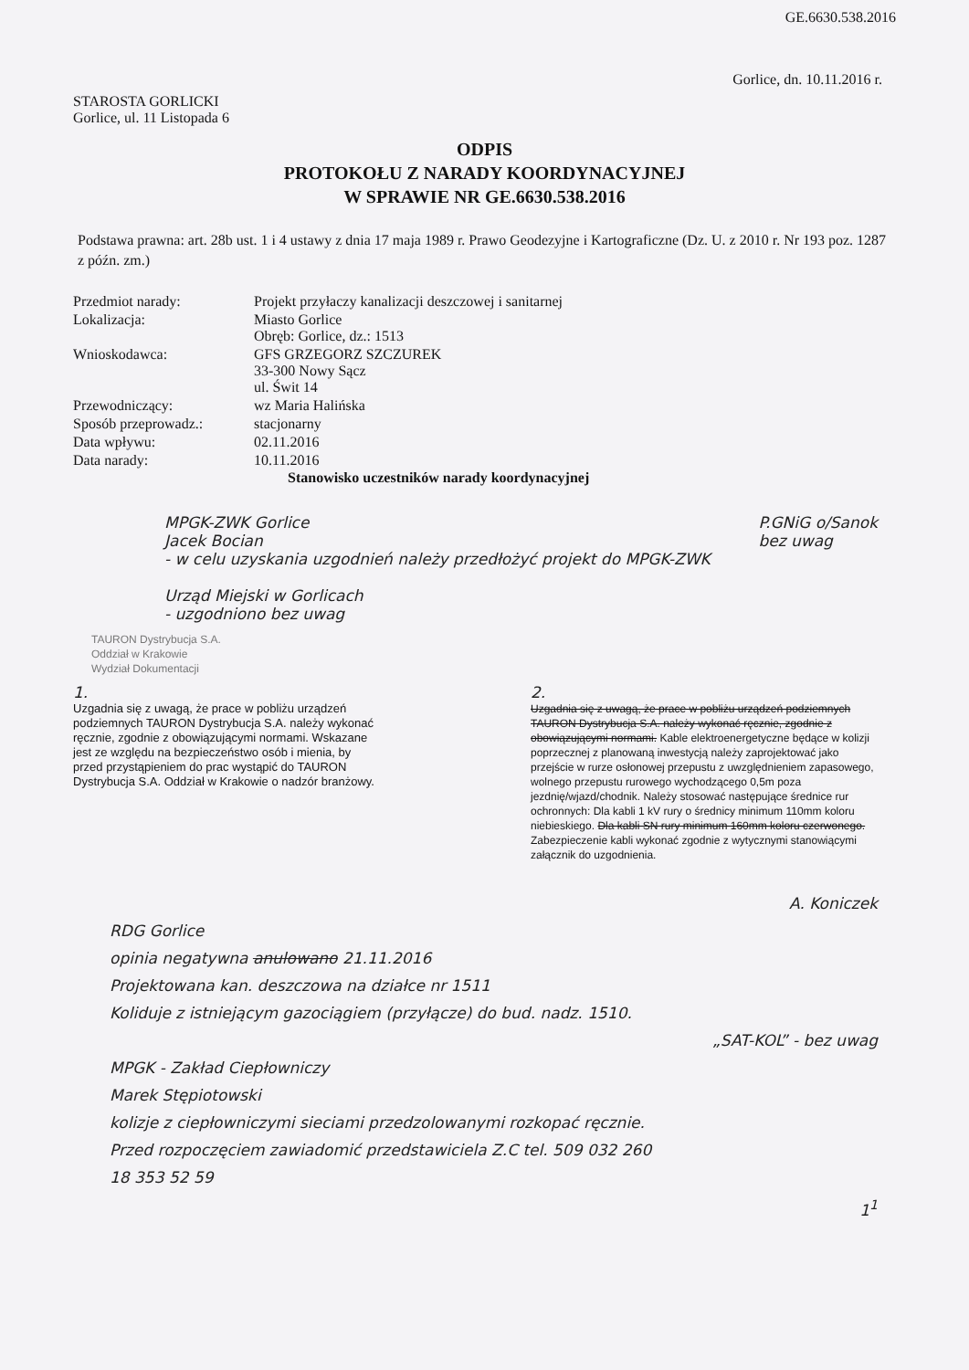GE.6630.538.2016
Gorlice, dn. 10.11.2016 r.
STAROSTA GORLICKI
Gorlice, ul. 11 Listopada 6
ODPIS
PROTOKOŁU Z NARADY KOORDYNACYJNEJ
W SPRAWIE NR GE.6630.538.2016
Podstawa prawna: art. 28b ust. 1 i 4 ustawy z dnia 17 maja 1989 r. Prawo Geodezyjne i Kartograficzne (Dz. U. z 2010 r. Nr 193 poz. 1287 z późn. zm.)
| Przedmiot narady: | Projekt przyłaczy kanalizacji deszczowej i sanitarnej |
| Lokalizacja: | Miasto Gorlice Obręb: Gorlice, dz.: 1513 |
| Wnioskodawca: | GFS GRZEGORZ SZCZUREK 33-300 Nowy Sącz ul. Świt 14 |
| Przewodniczący: | wz Maria Halińska |
| Sposób przeprowadz.: | stacjonarny |
| Data wpływu: | 02.11.2016 |
| Data narady: | 10.11.2016 |
Stanowisko uczestników narady koordynacyjnej
MPGK-ZWK Gorlice
Jacek Bocian
- w celu uzyskania uzgodnień należy przedłożyć projekt do MPGK-ZWK
Urząd Miejski w Gorlicach
- uzgodniono bez uwag
P.GNiG o/Sanok
bez uwag
TAURON Dystrybucja S.A.
Oddział w Krakowie
Wydział Dokumentacji
1.
Uzgadnia się z uwagą, że prace w pobliżu urządzeń podziemnych TAURON Dystrybucja S.A. należy wykonać ręcznie, zgodnie z obowiązującymi normami. Wskazane jest ze względu na bezpieczeństwo osób i mienia, by przed przystąpieniem do prac wystąpić do TAURON Dystrybucja S.A. Oddział w Krakowie o nadzór branżowy.
2.
Uzgadnia się z uwagą, że prace w pobliżu urządzeń podziemnych TAURON Dystrybucja S.A. należy wykonać ręcznie, zgodnie z obowiązującymi normami. Kable elektroenergetyczne będące w kolizji poprzecznej z planowaną inwestycją należy zaprojektować jako przejście w rurze osłonowej przepustu z uwzględnieniem zapasowego, wolnego przepustu rurowego wychodzącego 0,5m poza jezdnię/wjazd/chodnik. Należy stosować następujące średnice rur ochronnych: Dla kabli 1 kV rury o średnicy minimum 110mm koloru niebieskiego. Dla kabli SN rury minimum 160mm koloru czerwonego. Zabezpieczenie kabli wykonać zgodnie z wytycznymi stanowiącymi załącznik do uzgodnienia.
A. Koniczek
RDG Gorlice
opinia negatywna anulowano 21.11.2016
Projektowana kan. deszczowa na działce nr 1511
Koliduje z istniejącym gazociągiem (przyłącze) do bud. nadz. 1510.
„SAT-KOL” - bez uwag
MPGK - Zakład Ciepłowniczy
Marek Stępiotowski
kolizje z ciepłowniczymi sieciami przedzolowanymi rozkopać ręcznie.
Przed rozpoczęciem zawiadomić przedstawiciela Z.C tel. 509 032 260
18 353 52 59
1<sup>1</sup>